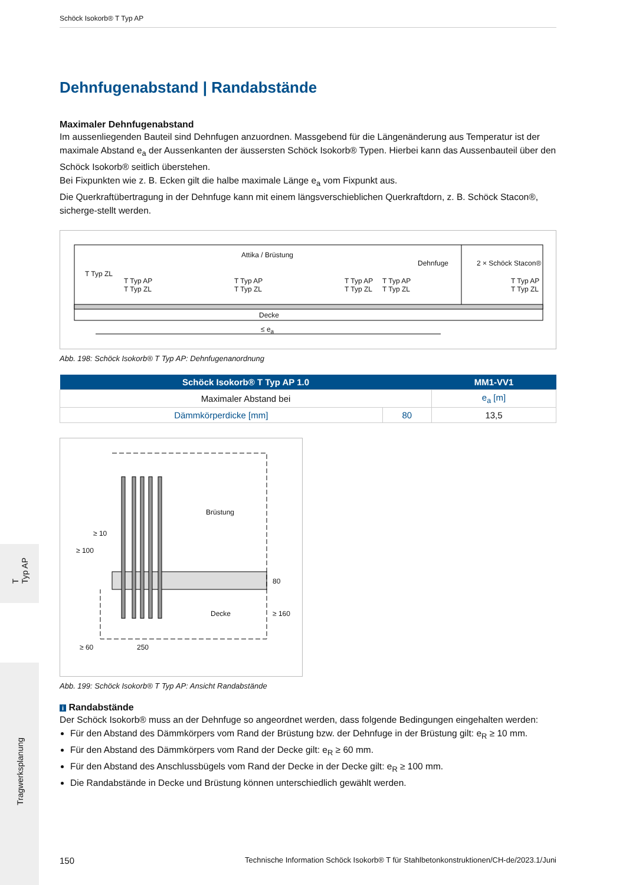T
Typ AP
Tragwerksplanung
Schöck Isokorb® T Typ AP
Dehnfugenabstand | Randabstände
Maximaler Dehnfugenabstand
Im aussenliegenden Bauteil sind Dehnfugen anzuordnen. Massgebend für die Längenänderung aus Temperatur ist der maximale Abstand e<sub>a</sub> der Aussenkanten der äussersten Schöck Isokorb® Typen. Hierbei kann das Aussenbauteil über den Schöck Isokorb® seitlich überstehen.
Bei Fixpunkten wie z. B. Ecken gilt die halbe maximale Länge e<sub>a</sub> vom Fixpunkt aus.
Die Querkraftübertragung in der Dehnfuge kann mit einem längsverschieblichen Querkraftdorn, z. B. Schöck Stacon®, sicherge-stellt werden.
Attika / Brüstung
Dehnfuge 2 × Schöck Stacon®
T Typ ZL
T Typ AP
T Typ ZL
T Typ AP
T Typ ZL
T Typ AP
T Typ ZL
T Typ AP
T Typ ZL
T Typ AP
T Typ ZL
Decke
≤ e<sub>a</sub>
Abb. 198: Schöck Isokorb® T Typ AP: Dehnfugenanordnung
| Schöck Isokorb® T Typ AP 1.0 | | MM1-VV1 |
| --- | --- | --- |
| Maximaler Abstand bei | | e<sub>a</sub> [m] |
| Dämmkörperdicke [mm] | 80 | 13,5 |
Brüstung
≥ 10
≥ 100
80
Decke ≥ 160
≥ 60 250
Abb. 199: Schöck Isokorb® T Typ AP: Ansicht Randabstände
i Randabstände
Der Schöck Isokorb® muss an der Dehnfuge so angeordnet werden, dass folgende Bedingungen eingehalten werden:
Für den Abstand des Dämmkörpers vom Rand der Brüstung bzw. der Dehnfuge in der Brüstung gilt: e<sub>R</sub> ≥ 10 mm.
Für den Abstand des Dämmkörpers vom Rand der Decke gilt: e<sub>R</sub> ≥ 60 mm.
Für den Abstand des Anschlussbügels vom Rand der Decke in der Decke gilt: e<sub>R</sub> ≥ 100 mm.
Die Randabstände in Decke und Brüstung können unterschiedlich gewählt werden.
150 Technische Information Schöck Isokorb® T für Stahlbetonkonstruktionen/CH-de/2023.1/Juni